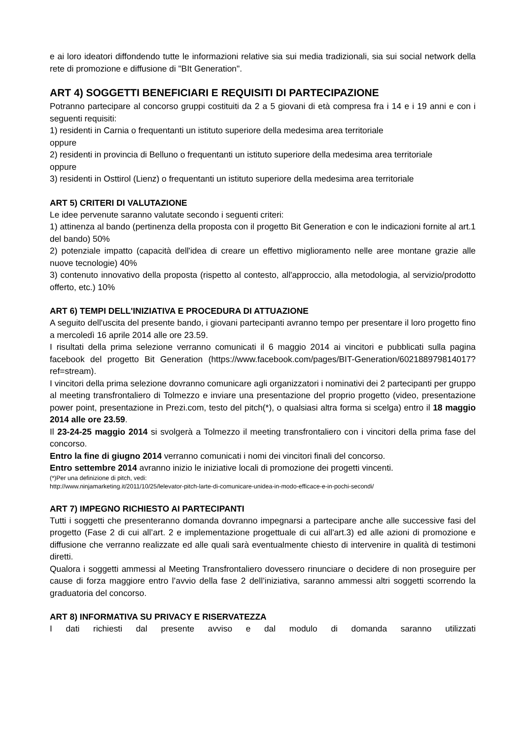e ai loro ideatori diffondendo tutte le informazioni relative sia sui media tradizionali, sia sui social network della rete di promozione e diffusione di "BIt Generation".
ART 4) SOGGETTI BENEFICIARI E REQUISITI DI PARTECIPAZIONE
Potranno partecipare al concorso gruppi costituiti da 2 a 5 giovani di età compresa fra i 14 e i 19 anni e con i seguenti requisiti:
1) residenti in Carnia o frequentanti un istituto superiore della medesima area territoriale
oppure
2) residenti in provincia di Belluno o frequentanti un istituto superiore della medesima area territoriale
oppure
3) residenti in Osttirol (Lienz) o frequentanti un istituto superiore della medesima area territoriale
ART 5) CRITERI DI VALUTAZIONE
Le idee pervenute saranno valutate secondo i seguenti criteri:
1) attinenza al bando (pertinenza della proposta con il progetto Bit Generation e con le indicazioni fornite al art.1 del bando) 50%
2) potenziale impatto (capacità dell'idea di creare un effettivo miglioramento nelle aree montane grazie alle nuove tecnologie) 40%
3) contenuto innovativo della proposta (rispetto al contesto, all'approccio, alla metodologia, al servizio/prodotto offerto, etc.) 10%
ART 6) TEMPI DELL'INIZIATIVA E PROCEDURA DI ATTUAZIONE
A seguito dell'uscita del presente bando, i giovani partecipanti avranno tempo per presentare il loro progetto fino a mercoledì 16 aprile 2014 alle ore 23.59.
I risultati della prima selezione verranno comunicati il 6 maggio 2014 ai vincitori e pubblicati sulla pagina facebook del progetto Bit Generation (https://www.facebook.com/pages/BIT-Generation/602188979814017?ref=stream).
I vincitori della prima selezione dovranno comunicare agli organizzatori i nominativi dei 2 partecipanti per gruppo al meeting transfrontaliero di Tolmezzo e inviare una presentazione del proprio progetto (video, presentazione power point, presentazione in Prezi.com, testo del pitch(*), o qualsiasi altra forma si scelga) entro il 18 maggio 2014 alle ore 23.59.
Il 23-24-25 maggio 2014 si svolgerà a Tolmezzo il meeting transfrontaliero con i vincitori della prima fase del concorso.
Entro la fine di giugno 2014 verranno comunicati i nomi dei vincitori finali del concorso.
Entro settembre 2014 avranno inizio le iniziative locali di promozione dei progetti vincenti.
(*)Per una definizione di pitch, vedi:
http://www.ninjamarketing.it/2011/10/25/lelevator-pitch-larte-di-comunicare-unidea-in-modo-efficace-e-in-pochi-secondi/
ART 7) IMPEGNO RICHIESTO AI PARTECIPANTI
Tutti i soggetti che presenteranno domanda dovranno impegnarsi a partecipare anche alle successive fasi del progetto (Fase 2 di cui all’art. 2 e implementazione progettuale di cui all'art.3) ed alle azioni di promozione e diffusione che verranno realizzate ed alle quali sarà eventualmente chiesto di intervenire in qualità di testimoni diretti.
Qualora i soggetti ammessi al Meeting Transfrontaliero dovessero rinunciare o decidere di non proseguire per cause di forza maggiore entro l’avvio della fase 2 dell’iniziativa, saranno ammessi altri soggetti scorrendo la graduatoria del concorso.
ART 8) INFORMATIVA SU PRIVACY E RISERVATEZZA
I dati richiesti dal presente avviso e dal modulo di domanda saranno utilizzati